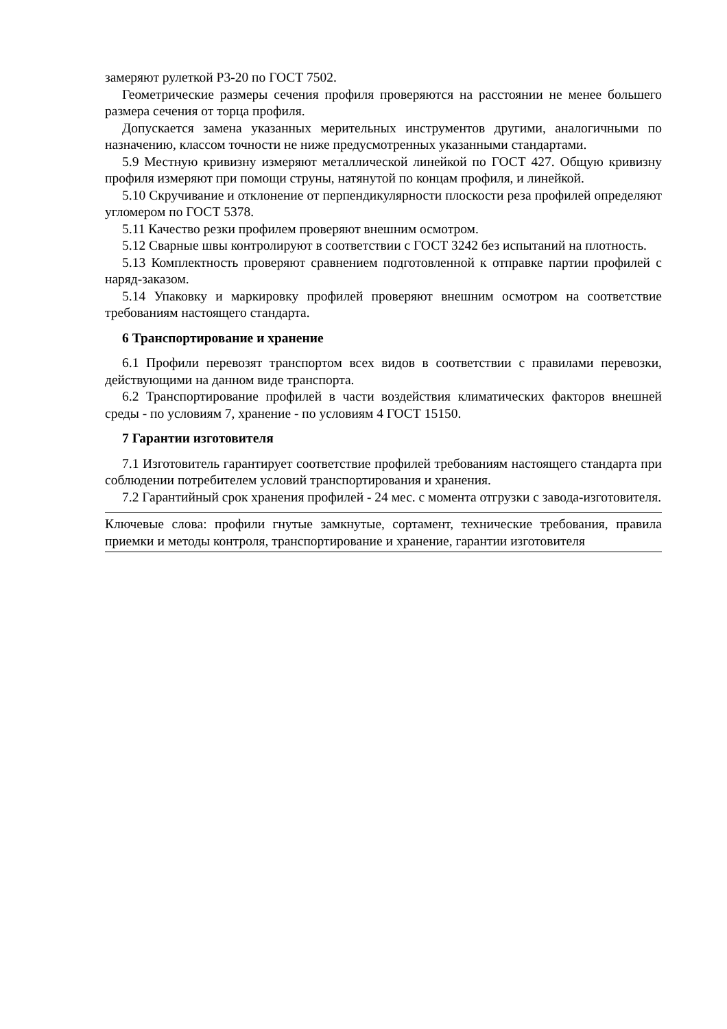замеряют рулеткой Р3-20 по ГОСТ 7502.
Геометрические размеры сечения профиля проверяются на расстоянии не менее большего размера сечения от торца профиля.
Допускается замена указанных мерительных инструментов другими, аналогичными по назначению, классом точности не ниже предусмотренных указанными стандартами.
5.9 Местную кривизну измеряют металлической линейкой по ГОСТ 427. Общую кривизну профиля измеряют при помощи струны, натянутой по концам профиля, и линейкой.
5.10 Скручивание и отклонение от перпендикулярности плоскости реза профилей определяют угломером по ГОСТ 5378.
5.11 Качество резки профилем проверяют внешним осмотром.
5.12 Сварные швы контролируют в соответствии с ГОСТ 3242 без испытаний на плотность.
5.13 Комплектность проверяют сравнением подготовленной к отправке партии профилей с наряд-заказом.
5.14 Упаковку и маркировку профилей проверяют внешним осмотром на соответствие требованиям настоящего стандарта.
6 Транспортирование и хранение
6.1 Профили перевозят транспортом всех видов в соответствии с правилами перевозки, действующими на данном виде транспорта.
6.2 Транспортирование профилей в части воздействия климатических факторов внешней среды - по условиям 7, хранение - по условиям 4 ГОСТ 15150.
7 Гарантии изготовителя
7.1 Изготовитель гарантирует соответствие профилей требованиям настоящего стандарта при соблюдении потребителем условий транспортирования и хранения.
7.2 Гарантийный срок хранения профилей - 24 мес. с момента отгрузки с завода-изготовителя.
Ключевые слова: профили гнутые замкнутые, сортамент, технические требования, правила приемки и методы контроля, транспортирование и хранение, гарантии изготовителя